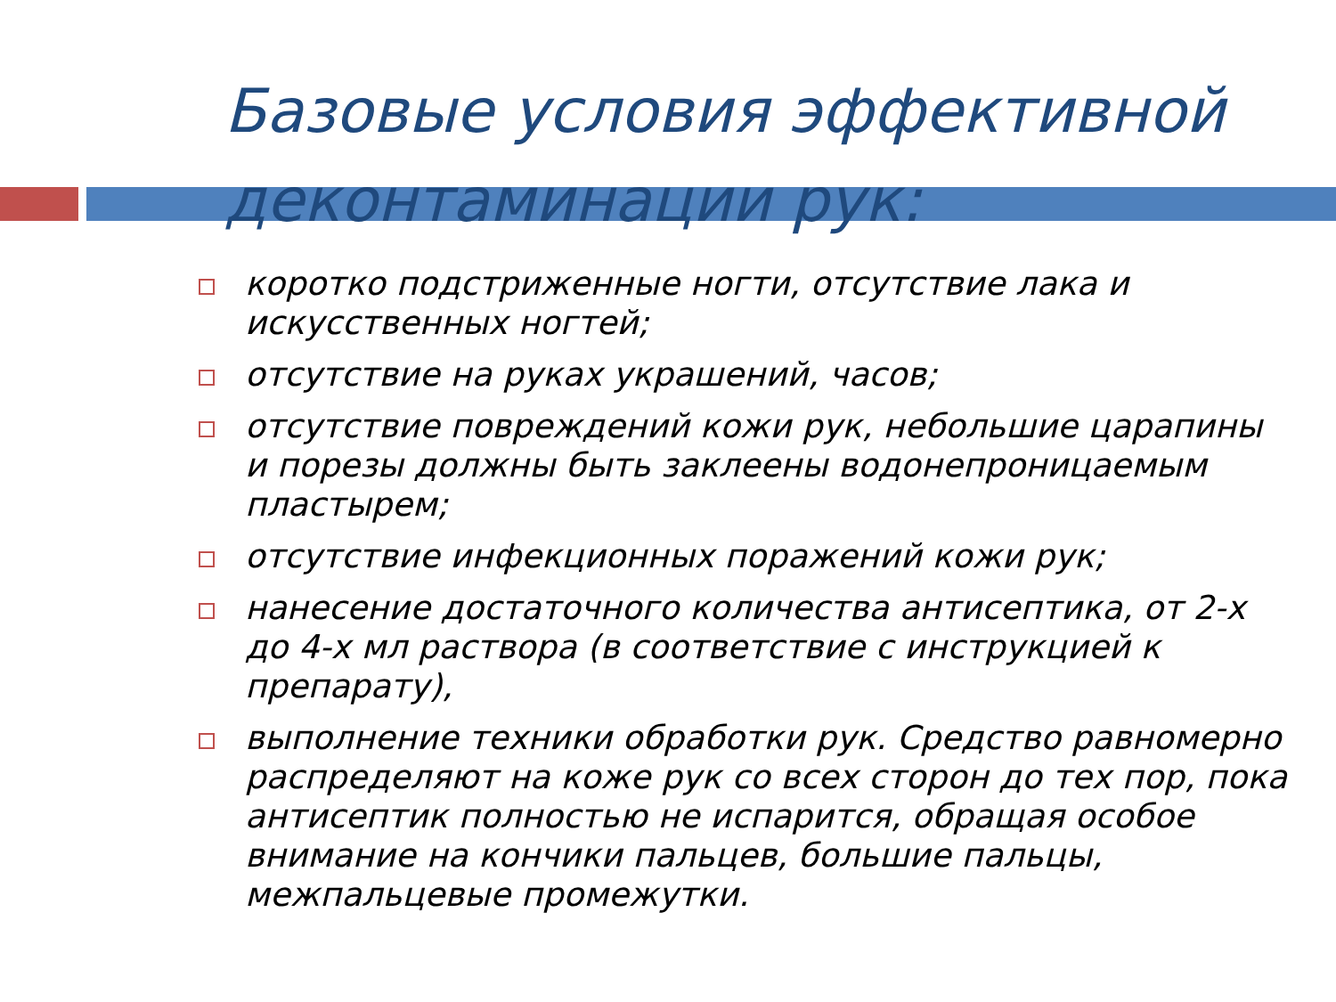Базовые условия эффективной деконтаминации рук:
коротко подстриженные ногти, отсутствие лака и искусственных ногтей;
отсутствие на руках украшений, часов;
отсутствие повреждений кожи рук, небольшие царапины и порезы должны быть заклеены водонепроницаемым пластырем;
отсутствие инфекционных поражений кожи рук;
нанесение достаточного количества антисептика, от 2-х до 4-х мл раствора (в соответствие с инструкцией к препарату),
выполнение техники обработки рук. Средство равномерно распределяют на коже рук со всех сторон до тех пор, пока антисептик полностью не испарится, обращая особое внимание на кончики пальцев, большие пальцы, межпальцевые промежутки.